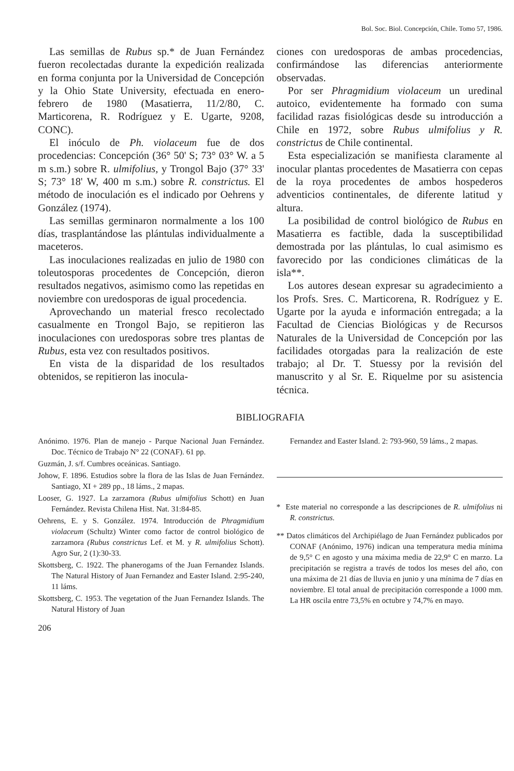Bol. Soc. Biol. Concepción, Chile. Tomo 57, 1986.
Las semillas de Rubus sp.* de Juan Fernández fueron recolectadas durante la expedición realizada en forma conjunta por la Universidad de Concepción y la Ohio State University, efectuada en enero-febrero de 1980 (Masatierra, 11/2/80, C. Marticorena, R. Rodríguez y E. Ugarte, 9208, CONC).
El inóculo de Ph. violaceum fue de dos procedencias: Concepción (36° 50' S; 73° 03° W. a 5 m s.m.) sobre R. ulmifolius, y Trongol Bajo (37° 33' S; 73° 18' W, 400 m s.m.) sobre R. constrictus. El método de inoculación es el indicado por Oehrens y González (1974).
Las semillas germinaron normalmente a los 100 días, trasplantándose las plántulas individualmente a maceteros.
Las inoculaciones realizadas en julio de 1980 con toleutosporas procedentes de Concepción, dieron resultados negativos, asimismo como las repetidas en noviembre con uredosporas de igual procedencia.
Aprovechando un material fresco recolectado casualmente en Trongol Bajo, se repitieron las inoculaciones con uredosporas sobre tres plantas de Rubus, esta vez con resultados positivos.
En vista de la disparidad de los resultados obtenidos, se repitieron las inocula-
ciones con uredosporas de ambas procedencias, confirmándose las diferencias anteriormente observadas.
Por ser Phragmidium violaceum un uredinal autoico, evidentemente ha formado con suma facilidad razas fisiológicas desde su introducción a Chile en 1972, sobre Rubus ulmifolius y R. constrictus de Chile continental.
Esta especialización se manifiesta claramente al inocular plantas procedentes de Masatierra con cepas de la roya procedentes de ambos hospederos adventicios continentales, de diferente latitud y altura.
La posibilidad de control biológico de Rubus en Masatierra es factible, dada la susceptibilidad demostrada por las plántulas, lo cual asimismo es favorecido por las condiciones climáticas de la isla**.
Los autores desean expresar su agradecimiento a los Profs. Sres. C. Marticorena, R. Rodríguez y E. Ugarte por la ayuda e información entregada; a la Facultad de Ciencias Biológicas y de Recursos Naturales de la Universidad de Concepción por las facilidades otorgadas para la realización de este trabajo; al Dr. T. Stuessy por la revisión del manuscrito y al Sr. E. Riquelme por su asistencia técnica.
BIBLIOGRAFIA
Anónimo. 1976. Plan de manejo - Parque Nacional Juan Fernández. Doc. Técnico de Trabajo N° 22 (CONAF). 61 pp.
Guzmán, J. s/f. Cumbres oceánicas. Santiago.
Johow, F. 1896. Estudios sobre la flora de las Islas de Juan Fernández. Santiago, XI + 289 pp., 18 láms., 2 mapas.
Looser, G. 1927. La zarzamora (Rubus ulmifolius Schott) en Juan Fernández. Revista Chilena Hist. Nat. 31:84-85.
Oehrens, E. y S. González. 1974. Introducción de Phragmidium violaceum (Schultz) Winter como factor de control biológico de zarzamora (Rubus constrictus Lef. et M. y R. ulmifolius Schott). Agro Sur, 2 (1):30-33.
Skottsberg, C. 1922. The phanerogams of the Juan Fernandez Islands. The Natural History of Juan Fernandez and Easter Island. 2:95-240, 11 láms.
Skottsberg, C. 1953. The vegetation of the Juan Fernandez Islands. The Natural History of Juan
206
Fernandez and Easter Island. 2: 793-960, 59 láms., 2 mapas.
* Este material no corresponde a las descripciones de R. ulmifolius ni R. constrictus.
** Datos climáticos del Archipiélago de Juan Fernández publicados por CONAF (Anónimo, 1976) indican una temperatura media mínima de 9,5° C en agosto y una máxima media de 22,9° C en marzo. La precipitación se registra a través de todos los meses del año, con una máxima de 21 días de lluvia en junio y una mínima de 7 días en noviembre. El total anual de precipitación corresponde a 1000 mm. La HR oscila entre 73,5% en octubre y 74,7% en mayo.